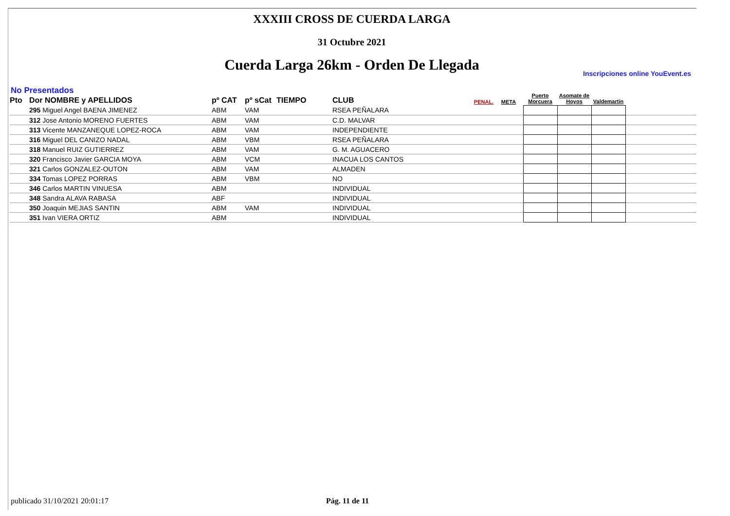XXXIII CROSS DE CUERDA LARGA
31 Octubre 2021
Cuerda Larga 26km - Orden De Llegada
Inscripciones online YouEvent.es
No Presentados
| Pto | Dor NOMBRE y APELLIDOS | pº CAT | pº sCat | TIEMPO | CLUB | PENAL. | META | Puerto Morcuera | Asomate de Hoyos | Valdemartin | |
| --- | --- | --- | --- | --- | --- | --- | --- | --- | --- | --- | --- |
| | 295 Miguel Angel BAENA JIMENEZ | ABM | VAM | | RSEA PEÑALARA | | | | | | |
| | 312 Jose Antonio MORENO FUERTES | ABM | VAM | | C.D. MALVAR | | | | | | |
| | 313 Vicente MANZANEQUE LOPEZ-ROCA | ABM | VAM | | INDEPENDIENTE | | | | | | |
| | 316 Miguel DEL CANIZO NADAL | ABM | VBM | | RSEA PEÑALARA | | | | | | |
| | 318 Manuel RUIZ GUTIERREZ | ABM | VAM | | G. M. AGUACERO | | | | | | |
| | 320 Francisco Javier GARCIA MOYA | ABM | VCM | | INACUA LOS CANTOS | | | | | | |
| | 321 Carlos GONZALEZ-OUTON | ABM | VAM | | ALMADEN | | | | | | |
| | 334 Tomas LOPEZ PORRAS | ABM | VBM | | NO | | | | | | |
| | 346 Carlos MARTIN VINUESA | ABM | | | INDIVIDUAL | | | | | | |
| | 348 Sandra ALAVA RABASA | ABF | | | INDIVIDUAL | | | | | | |
| | 350 Joaquin MEJIAS SANTIN | ABM | VAM | | INDIVIDUAL | | | | | | |
| | 351 Ivan VIERA ORTIZ | ABM | | | INDIVIDUAL | | | | | | |
publicado 31/10/2021 20:01:17 Pág. 11 de 11